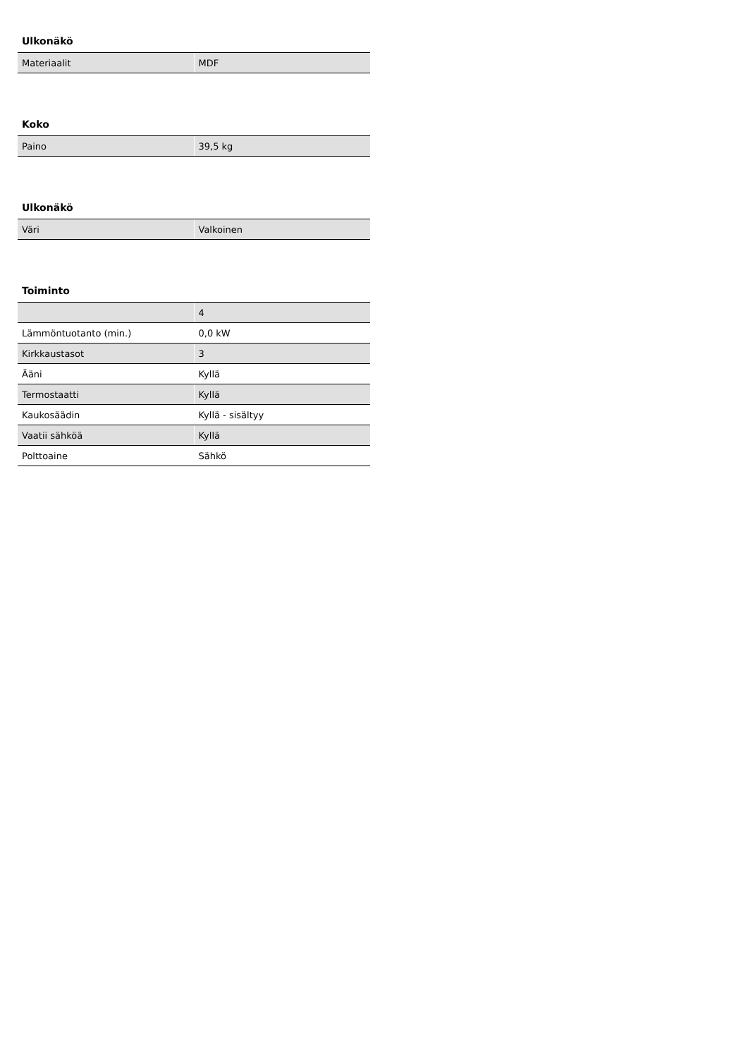Ulkonäkö
| Materiaalit | MDF |
Koko
| Paino | 39,5 kg |
Ulkonäkö
| Väri | Valkoinen |
Toiminto
| | 4 |
| Lämmöntuotanto (min.) | 0,0 kW |
| Kirkkaustasot | 3 |
| Ääni | Kyllä |
| Termostaatti | Kyllä |
| Kaukosäädin | Kyllä - sisältyy |
| Vaatii sähköä | Kyllä |
| Polttoaine | Sähkö |